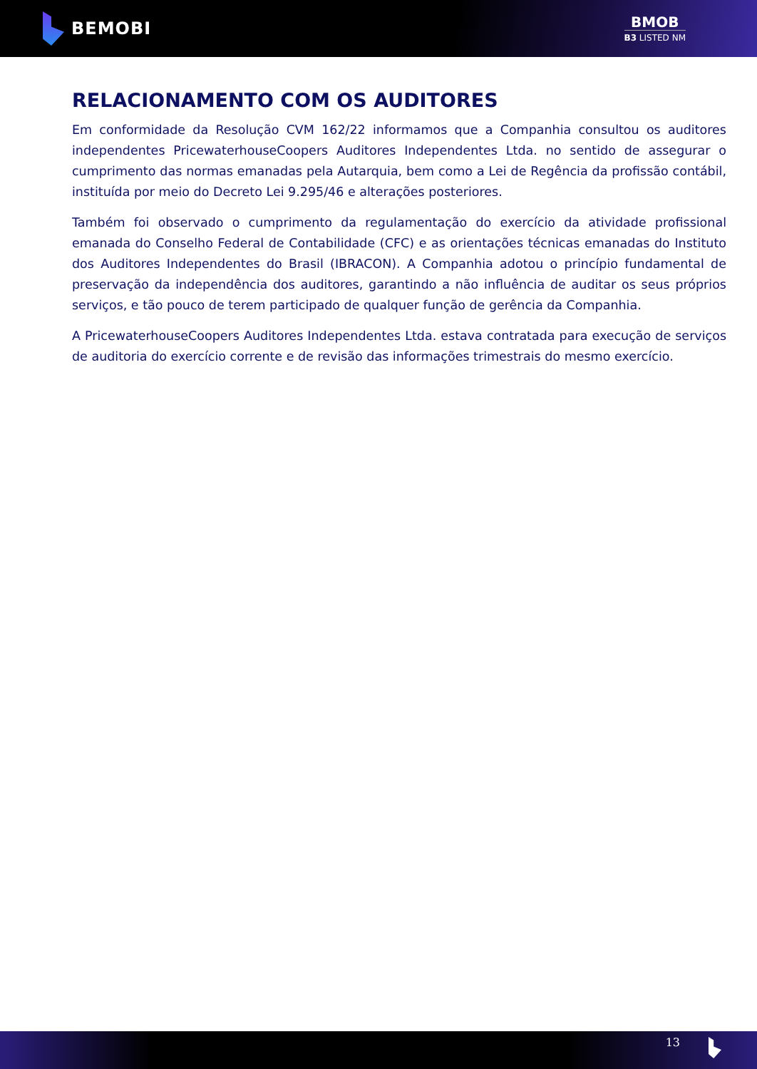BEMOBI
BMOB
B3 LISTED NM
RELACIONAMENTO COM OS AUDITORES
Em conformidade da Resolução CVM 162/22 informamos que a Companhia consultou os auditores independentes PricewaterhouseCoopers Auditores Independentes Ltda. no sentido de assegurar o cumprimento das normas emanadas pela Autarquia, bem como a Lei de Regência da profissão contábil, instituída por meio do Decreto Lei 9.295/46 e alterações posteriores.
Também foi observado o cumprimento da regulamentação do exercício da atividade profissional emanada do Conselho Federal de Contabilidade (CFC) e as orientações técnicas emanadas do Instituto dos Auditores Independentes do Brasil (IBRACON). A Companhia adotou o princípio fundamental de preservação da independência dos auditores, garantindo a não influência de auditar os seus próprios serviços, e tão pouco de terem participado de qualquer função de gerência da Companhia.
A PricewaterhouseCoopers Auditores Independentes Ltda. estava contratada para execução de serviços de auditoria do exercício corrente e de revisão das informações trimestrais do mesmo exercício.
13